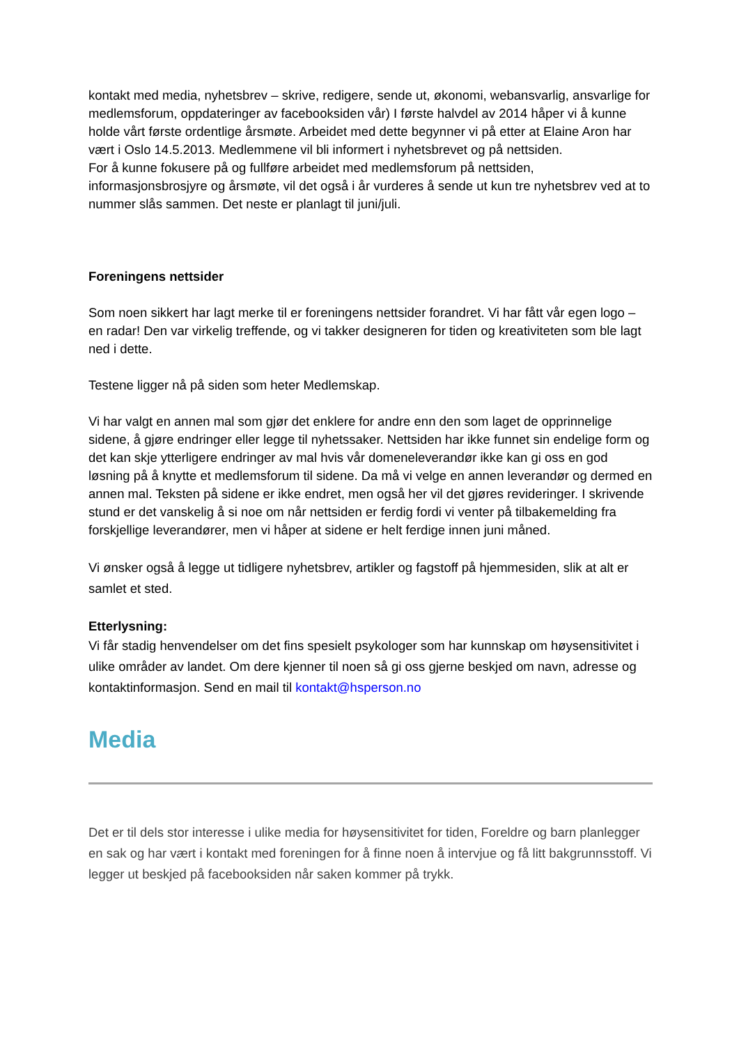kontakt med media, nyhetsbrev – skrive, redigere, sende ut, økonomi, webansvarlig, ansvarlige for medlemsforum, oppdateringer av facebooksiden vår) I første halvdel av 2014 håper vi å kunne holde vårt første ordentlige årsmøte. Arbeidet med dette begynner vi på etter at Elaine Aron har vært i Oslo 14.5.2013. Medlemmene vil bli informert i nyhetsbrevet og på nettsiden.
For å kunne fokusere på og fullføre arbeidet med medlemsforum på nettsiden, informasjonsbrosjyre og årsmøte, vil det også i år vurderes å sende ut kun tre nyhetsbrev ved at to nummer slås sammen. Det neste er planlagt til juni/juli.
Foreningens nettsider
Som noen sikkert har lagt merke til er foreningens nettsider forandret. Vi har fått vår egen logo – en radar! Den var virkelig treffende, og vi takker designeren for tiden og kreativiteten som ble lagt ned i dette.
Testene ligger nå på siden som heter Medlemskap.
Vi har valgt en annen mal som gjør det enklere for andre enn den som laget de opprinnelige sidene, å gjøre endringer eller legge til nyhetssaker. Nettsiden har ikke funnet sin endelige form og det kan skje ytterligere endringer av mal hvis vår domeneleverandør ikke kan gi oss en god løsning på å knytte et medlemsforum til sidene. Da må vi velge en annen leverandør og dermed en annen mal. Teksten på sidene er ikke endret, men også her vil det gjøres revideringer. I skrivende stund er det vanskelig å si noe om når nettsiden er ferdig fordi vi venter på tilbakemelding fra forskjellige leverandører, men vi håper at sidene er helt ferdige innen juni måned.
Vi ønsker også å legge ut tidligere nyhetsbrev, artikler og fagstoff på hjemmesiden, slik at alt er samlet et sted.
Etterlysning:
Vi får stadig henvendelser om det fins spesielt psykologer som har kunnskap om høysensitivitet i ulike områder av landet. Om dere kjenner til noen så gi oss gjerne beskjed om navn, adresse og kontaktinformasjon. Send en mail til kontakt@hsperson.no
Media
Det er til dels stor interesse i ulike media for høysensitivitet for tiden, Foreldre og barn planlegger en sak og har vært i kontakt med foreningen for å finne noen å intervjue og få litt bakgrunnsstoff. Vi legger ut beskjed på facebooksiden når saken kommer på trykk.